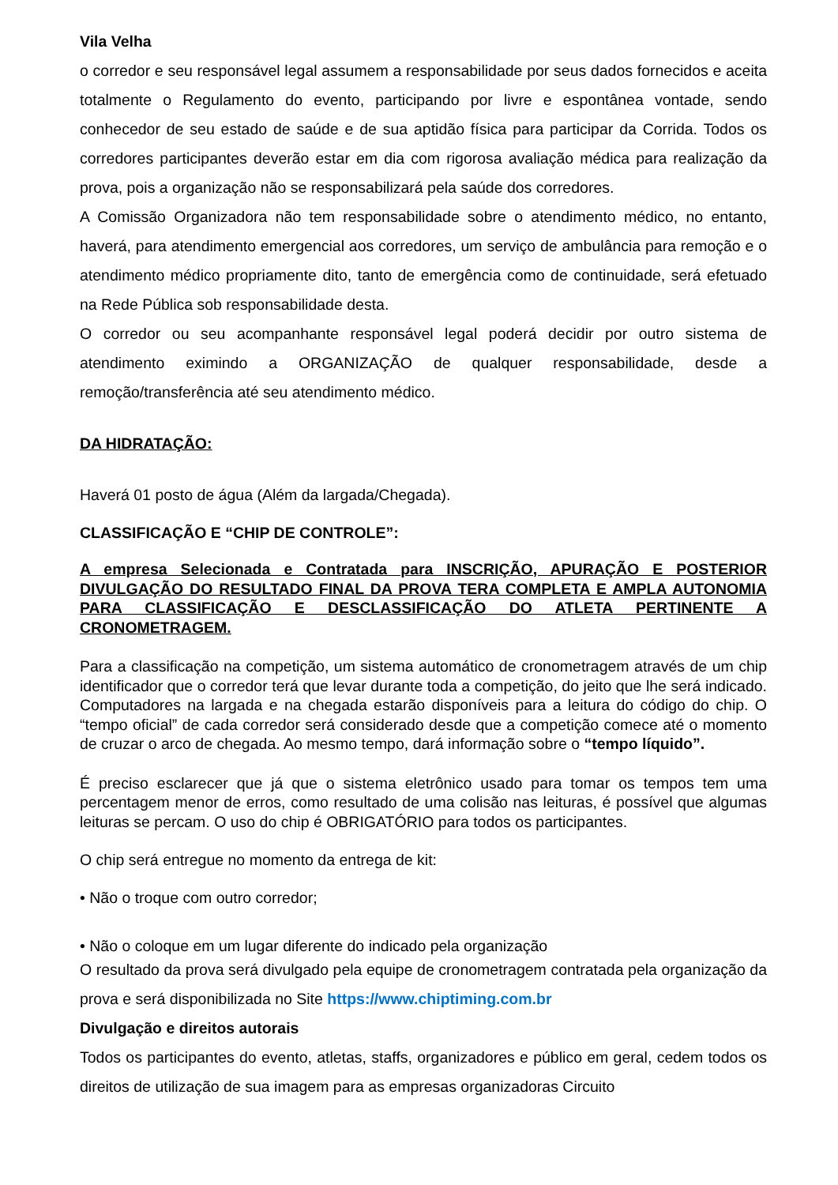Vila Velha
o corredor e seu responsável legal assumem a responsabilidade por seus dados fornecidos e aceita totalmente o Regulamento do evento, participando por livre e espontânea vontade, sendo conhecedor de seu estado de saúde e de sua aptidão física para participar da Corrida. Todos os corredores participantes deverão estar em dia com rigorosa avaliação médica para realização da prova, pois a organização não se responsabilizará pela saúde dos corredores.
A Comissão Organizadora não tem responsabilidade sobre o atendimento médico, no entanto, haverá, para atendimento emergencial aos corredores, um serviço de ambulância para remoção e o atendimento médico propriamente dito, tanto de emergência como de continuidade, será efetuado na Rede Pública sob responsabilidade desta.
O corredor ou seu acompanhante responsável legal poderá decidir por outro sistema de atendimento eximindo a ORGANIZAÇÃO de qualquer responsabilidade, desde a remoção/transferência até seu atendimento médico.
DA HIDRATAÇÃO:
Haverá 01 posto de água (Além da largada/Chegada).
CLASSIFICAÇÃO E “CHIP DE CONTROLE”:
A empresa Selecionada e Contratada para INSCRIÇÃO, APURAÇÃO E POSTERIOR DIVULGAÇÃO DO RESULTADO FINAL DA PROVA TERA COMPLETA E AMPLA AUTONOMIA PARA CLASSIFICAÇÃO E DESCLASSIFICAÇÃO DO ATLETA PERTINENTE A CRONOMETRAGEM.
Para a classificação na competição, um sistema automático de cronometragem através de um chip identificador que o corredor terá que levar durante toda a competição, do jeito que lhe será indicado. Computadores na largada e na chegada estarão disponíveis para a leitura do código do chip. O “tempo oficial” de cada corredor será considerado desde que a competição comece até o momento de cruzar o arco de chegada. Ao mesmo tempo, dará informação sobre o “tempo líquido”.
É preciso esclarecer que já que o sistema eletrônico usado para tomar os tempos tem uma percentagem menor de erros, como resultado de uma colisão nas leituras, é possível que algumas leituras se percam. O uso do chip é OBRIGATÓRIO para todos os participantes.
O chip será entregue no momento da entrega de kit:
• Não o troque com outro corredor;
• Não o coloque em um lugar diferente do indicado pela organização
O resultado da prova será divulgado pela equipe de cronometragem contratada pela organização da prova e será disponibilizada no Site https://www.chiptiming.com.br
Divulgação e direitos autorais
Todos os participantes do evento, atletas, staffs, organizadores e público em geral, cedem todos os direitos de utilização de sua imagem para as empresas organizadoras Circuito